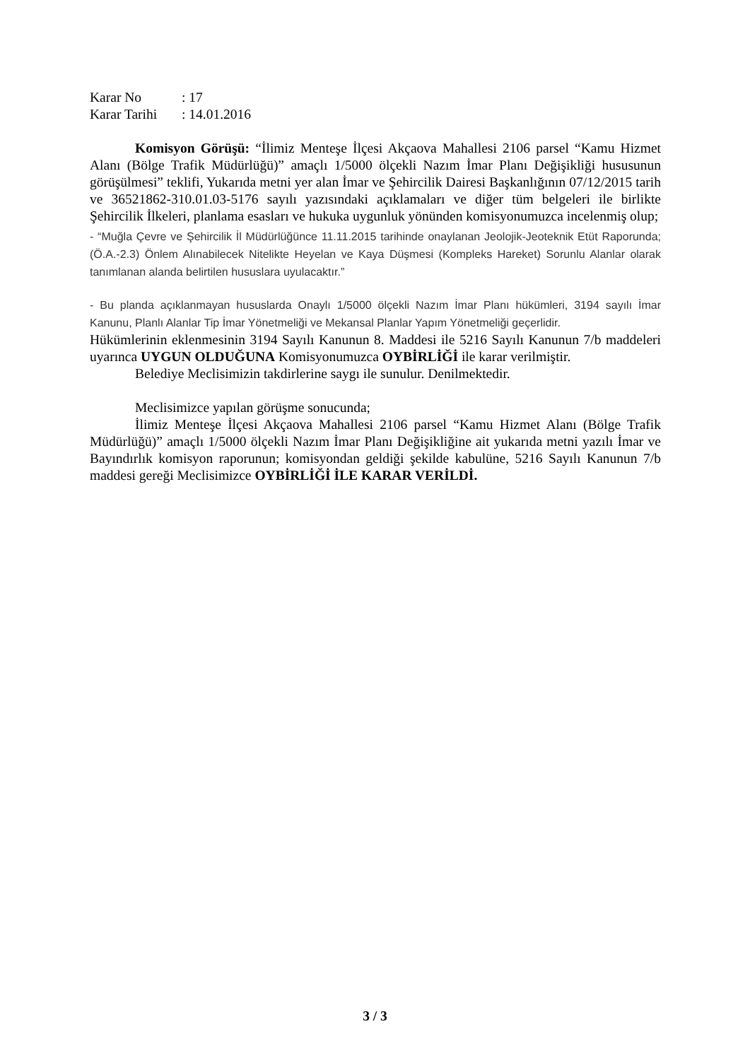| Karar No | : 17 |
| Karar Tarihi | : 14.01.2016 |
Komisyon Görüşü: “İlimiz Menteşe İlçesi Akçaova Mahallesi 2106 parsel “Kamu Hizmet Alanı (Bölge Trafik Müdürlüğü)” amaçlı 1/5000 ölçekli Nazım İmar Planı Değişikliği hususunun görüşülmesi” teklifi, Yukarıda metni yer alan İmar ve Şehircilik Dairesi Başkanlığının 07/12/2015 tarih ve 36521862-310.01.03-5176 sayılı yazısındaki açıklamaları ve diğer tüm belgeleri ile birlikte Şehircilik İlkeleri, planlama esasları ve hukuka uygunluk yönünden komisyonumuzca incelenmiş olup;
- “Muğla Çevre ve Şehircilik İl Müdürlüğünce 11.11.2015 tarihinde onaylanan Jeolojik-Jeoteknik Etüt Raporunda; (Ö.A.-2.3) Önlem Alınabilecek Nitelikte Heyelan ve Kaya Düşmesi (Kompleks Hareket) Sorunlu Alanlar olarak tanımlanan alanda belirtilen hususlara uyulacaktır.”
- Bu planda açıklanmayan hususlarda Onaylı 1/5000 ölçekli Nazım İmar Planı hükümleri, 3194 sayılı İmar Kanunu, Planlı Alanlar Tip İmar Yönetmeliği ve Mekansal Planlar Yapım Yönetmeliği geçerlidir.
Hükümlerinin eklenmesinin 3194 Sayılı Kanunun 8. Maddesi ile 5216 Sayılı Kanunun 7/b maddeleri uyarınca UYGUN OLDUĞUNA Komisyonumuzca OYBİRLİĞİ ile karar verilmiştir.
Belediye Meclisimizin takdirlerine saygı ile sunulur. Denilmektedir.
Meclisimizce yapılan görüşme sonucunda;
İlimiz Menteşe İlçesi Akçaova Mahallesi 2106 parsel “Kamu Hizmet Alanı (Bölge Trafik Müdürlüğü)” amaçlı 1/5000 ölçekli Nazım İmar Planı Değişikliğine ait yukarıda metni yazılı İmar ve Bayındırlık komisyon raporunun; komisyondan geldiği şekilde kabulüne, 5216 Sayılı Kanunun 7/b maddesi gereği Meclisimizce OYBİRLİĞİ İLE KARAR VERİLDİ.
3 / 3